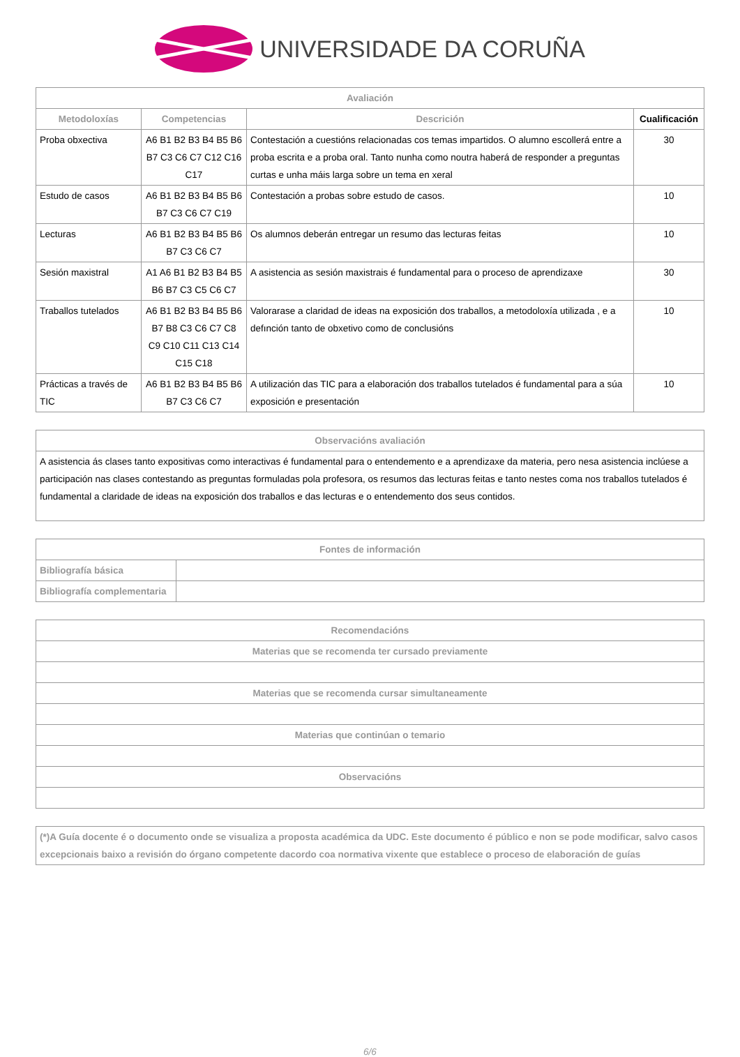UNIVERSIDADE DA CORUÑA
| Avaliación | | | |
| --- | --- | --- | --- |
| Metodoloxías | Competencias | Descrición | Cualificación |
| Proba obxectiva | A6 B1 B2 B3 B4 B5 B6 B7 C3 C6 C7 C12 C16 C17 | Contestación a cuestións relacionadas cos temas impartidos. O alumno escollerá entre a proba escrita e a proba oral. Tanto nunha como noutra haberá de responder a preguntas curtas e unha máis larga sobre un tema en xeral | 30 |
| Estudo de casos | A6 B1 B2 B3 B4 B5 B6 B7 C3 C6 C7 C19 | Contestación a probas sobre estudo de casos. | 10 |
| Lecturas | A6 B1 B2 B3 B4 B5 B6 B7 C3 C6 C7 | Os alumnos deberán entregar un resumo das lecturas feitas | 10 |
| Sesión maxistral | A1 A6 B1 B2 B3 B4 B5 B6 B7 C3 C5 C6 C7 | A asistencia as sesión maxistrais é fundamental para o proceso de aprendizaxe | 30 |
| Traballos tutelados | A6 B1 B2 B3 B4 B5 B6 B7 B8 C3 C6 C7 C8 C9 C10 C11 C13 C14 C15 C18 | Valorarase a claridad de ideas na exposición dos traballos, a metodoloxía utilizada , e a defınción tanto de obxetivo como de conclusións | 10 |
| Prácticas a través de TIC | A6 B1 B2 B3 B4 B5 B6 B7 C3 C6 C7 | A utilización das TIC para a elaboración dos traballos tutelados é fundamental para a súa exposición e presentación | 10 |
| Observacións avaliación |
| --- |
| A asistencia ás clases tanto expositivas como interactivas é fundamental para o entendemento e a aprendizaxe da materia, pero nesa asistencia inclúese a participación nas clases contestando as preguntas formuladas pola profesora, os resumos das lecturas feitas e tanto nestes coma nos traballos tutelados é fundamental a claridade de ideas na exposición dos traballos e das lecturas e o entendemento dos seus contidos. |
| Fontes de información | |
| --- | --- |
| Bibliografía básica | |
| Bibliografía complementaria | |
| Recomendacións |
| --- |
| Materias que se recomenda ter cursado previamente |
| Materias que se recomenda cursar simultaneamente |
| Materias que continúan o temario |
| Observacións |
| (*)A Guía docente é o documento onde se visualiza a proposta académica da UDC. Este documento é público e non se pode modificar, salvo casos excepcionais baixo a revisión do órgano competente dacordo coa normativa vixente que establece o proceso de elaboración de guías |
6/6